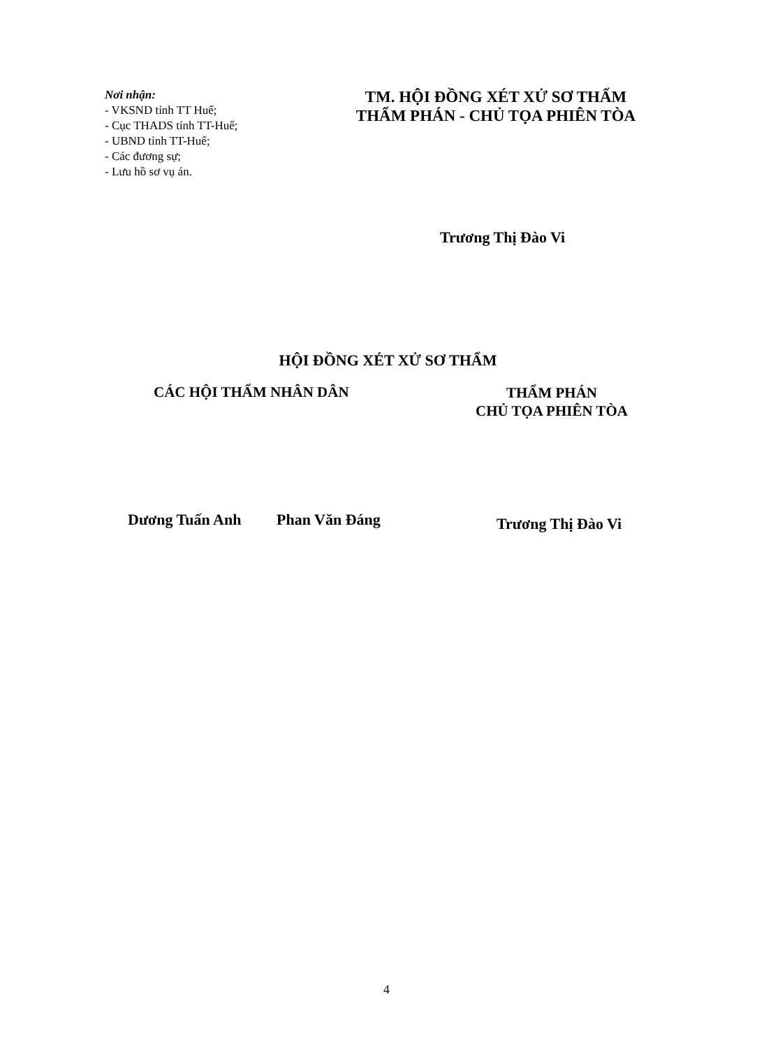Nơi nhận:
- VKSND tỉnh TT Huế;
- Cục THADS tỉnh TT-Huế;
- UBND tỉnh TT-Huế;
- Các đương sự;
- Lưu hồ sơ vụ án.
TM. HỘI ĐỒNG XÉT XỬ SƠ THẨM
THẨM PHÁN - CHỦ TỌA PHIÊN TÒA
Trương Thị Đào Vi
HỘI ĐỒNG XÉT XỬ SƠ THẨM
CÁC HỘI THẨM NHÂN DÂN
THẨM PHÁN
CHỦ TỌA PHIÊN TÒA
Dương Tuấn Anh Phan Văn Đáng
Trương Thị Đào Vi
4